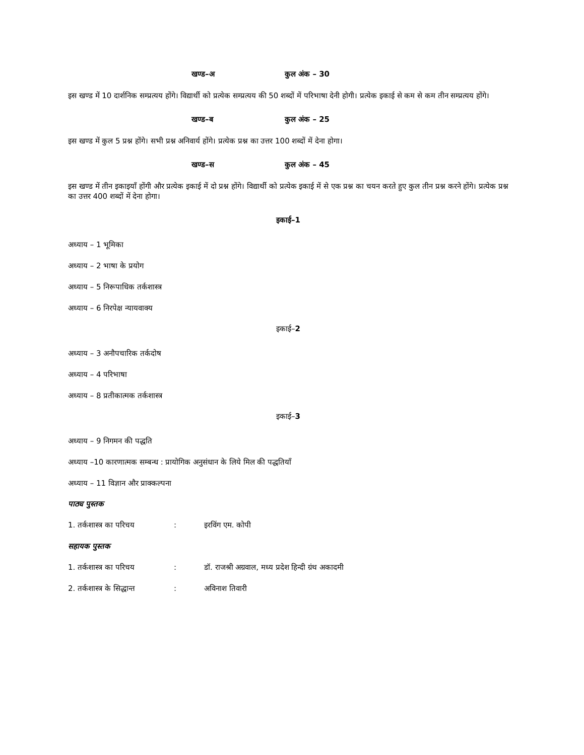खण्ड–अ कुल अंक – 30
इस खण्ड में 10 दार्शनिक सम्प्रत्यय होंगे। विद्यार्थी को प्रत्येक सम्प्रत्यय की 50 शब्दों में परिभाषा देनी होगी। प्रत्येक इकाई से कम से कम तीन सम्प्रत्यय होंगे।
खण्ड–ब कुल अंक – 25
इस खण्ड में कुल 5 प्रश्न होंगे। सभी प्रश्न अनिवार्य होंगे। प्रत्येक प्रश्न का उत्तर 100 शब्दों में देना होगा।
खण्ड–स कुल अंक – 45
इस खण्ड में तीन इकाइयाँ होंगी और प्रत्येक इकाई में दो प्रश्न होंगे। विद्यार्थी को प्रत्येक इकाई में से एक प्रश्न का चयन करते हुए कुल तीन प्रश्न करने होंगे। प्रत्येक प्रश्न का उत्तर 400 शब्दों में देना होगा।
इकाई–1
अध्याय – 1 भूमिका
अध्याय – 2 भाषा के प्रयोग
अध्याय – 5 निरूपाधिक तर्कशास्त्र
अध्याय – 6 निरपेक्ष न्यायवाक्य
इकाई–2
अध्याय – 3 अनौपचारिक तर्कदोष
अध्याय – 4 परिभाषा
अध्याय – 8 प्रतीकात्मक तर्कशास्त्र
इकाई–3
अध्याय – 9 निगमन की पद्धति
अध्याय –10 कारणात्मक सम्बन्ध : प्रायोगिक अनुसंधान के लिये मिल की पद्धतियाँ
अध्याय – 11 विज्ञान और प्राक्कल्पना
पाठ्य पुस्तक
1. तर्कशास्त्र का परिचय: इरविंग एम. कोपी
सहायक पुस्तक
1. तर्कशास्त्र का परिचय: डॉ. राजश्री अग्रवाल, मध्य प्रदेश हिन्दी ग्रंथ अकादमी
2. तर्कशास्त्र के सिद्धान्त: अविनाश तिवारी